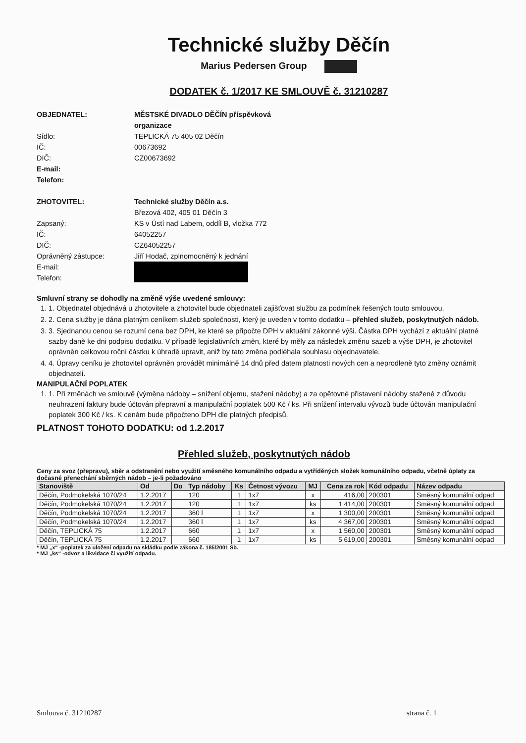Technické služby Děčín
Marius Pedersen Group
DODATEK č. 1/2017 KE SMLOUVĚ č. 31210287
OBJEDNATEL: MĚSTSKÉ DIVADLO DĚČÍN příspěvková
organizace
Sídlo: TEPLICKÁ 75 405 02 Děčín
IČ: 00673692
DIČ: CZ00673692
E-mail:
Telefon:
ZHOTOVITEL: Technické služby Děčín a.s.
Březová 402, 405 01 Děčín 3
Zapsaný: KS v Ústí nad Labem, oddíl B, vložka 772
IČ: 64052257
DIČ: CZ64052257
Oprávněný zástupce: Jiří Hodač, zplnomocněný k jednání
E-mail:
Telefon:
Smluvní strany se dohodly na změně výše uvedené smlouvy:
1. 1. Objednatel objednává u zhotovitele a zhotovitel bude objednateli zajišťovat službu za podmínek řešených touto smlouvou.
2. 2. Cena služby je dána platným ceníkem služeb společnosti, který je uveden v tomto dodatku – přehled služeb, poskytnutých nádob.
3. 3. Sjednanou cenou se rozumí cena bez DPH, ke které se připočte DPH v aktuální zákonné výši. Částka DPH vychází z aktuální platné sazby daně ke dni podpisu dodatku. V případě legislativních změn, které by měly za následek změnu sazeb a výše DPH, je zhotovitel oprávněn celkovou roční částku k úhradě upravit, aniž by tato změna podléhala souhlasu objednavatele.
4. 4. Úpravy ceníku je zhotovitel oprávněn provádět minimálně 14 dnů před datem platnosti nových cen a neprodleně tyto změny oznámit objednateli.
MANIPULAČNÍ POPLATEK
1. 1. Při změnách ve smlouvě (výměna nádoby – snížení objemu, stažení nádoby) a za opětovné přistavení nádoby stažené z důvodu neuhrazení faktury bude účtován přepravní a manipulační poplatek 500 Kč / ks. Při snížení intervalu vývozů bude účtován manipulační poplatek 300 Kč / ks. K cenám bude připočteno DPH dle platných předpisů.
PLATNOST TOHOTO DODATKU: od 1.2.2017
Přehled služeb, poskytnutých nádob
Ceny za svoz (přepravu), sběr a odstranění nebo využití směsného komunálního odpadu a vytříděných složek komunálního odpadu, včetně úplaty za dočasné přenechání sběrných nádob – je-li požadováno
| Stanoviště | Od | Do | Typ nádoby | Ks | Četnost vývozu | MJ | Cena za rok | Kód odpadu | Název odpadu |
| --- | --- | --- | --- | --- | --- | --- | --- | --- | --- |
| Děčín, Podmokelská 1070/24 | 1.2.2017 | | 120 | 1 | 1x7 | x | 416,00 | 200301 | Směsný komunální odpad |
| Děčín, Podmokelská 1070/24 | 1.2.2017 | | 120 | 1 | 1x7 | ks | 1 414,00 | 200301 | Směsný komunální odpad |
| Děčín, Podmokelská 1070/24 | 1.2.2017 | | 360 l | 1 | 1x7 | x | 1 300,00 | 200301 | Směsný komunální odpad |
| Děčín, Podmokelská 1070/24 | 1.2.2017 | | 360 l | 1 | 1x7 | ks | 4 367,00 | 200301 | Směsný komunální odpad |
| Děčín, TEPLICKÁ 75 | 1.2.2017 | | 660 | 1 | 1x7 | x | 1 560,00 | 200301 | Směsný komunální odpad |
| Děčín, TEPLICKÁ 75 | 1.2.2017 | | 660 | 1 | 1x7 | ks | 5 619,00 | 200301 | Směsný komunální odpad |
* MJ „x“ -poplatek za uložení odpadu na skládku podle zákona č. 185/2001 Sb.
* MJ „ks“ -odvoz a likvidace či využití odpadu.
Smlouva č. 31210287 strana č. 1